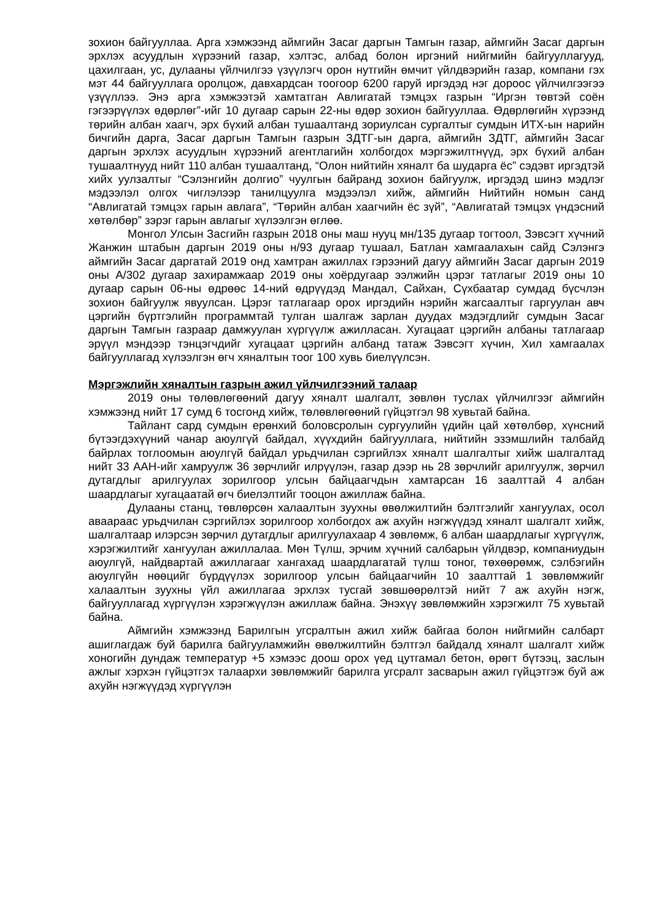зохион байгууллаа. Арга хэмжээнд аймгийн Засаг даргын Тамгын газар, аймгийн Засаг даргын эрхлэх асуудлын хүрээний газар, хэлтэс, албад болон иргэний нийгмийн байгууллагууд, цахилгаан, ус, дулааны үйлчилгээ үзүүлэгч орон нутгийн өмчит үйлдвэрийн газар, компани гэх мэт 44 байгууллага оролцож, давхардсан тоогоор 6200 гаруй иргэдэд нэг дороос үйлчилгээгээ үзүүллээ. Энэ арга хэмжээтэй хамтатган Авлигатай тэмцэх газрын “Иргэн төвтэй соён гэгээрүүлэх өдөрлөг”-ийг 10 дугаар сарын 22-ны өдөр зохион байгууллаа. Өдөрлөгийн хүрээнд төрийн албан хаагч, эрх бүхий албан тушаалтанд зориулсан сургалтыг сумдын ИТХ-ын нарийн бичгийн дарга, Засаг даргын Тамгын газрын ЗДТГ-ын дарга, аймгийн ЗДТГ, аймгийн Засаг даргын эрхлэх асуудлын хүрээний агентлагийн холбогдох мэргэжилтнүүд, эрх бүхий албан тушаалтнууд нийт 110 албан тушаалтанд, “Олон нийтийн хяналт ба шударга ёс” сэдэвт иргэдтэй хийх уулзалтыг “Сэлэнгийн долгио” чуулгын байранд зохион байгуулж, иргэдэд шинэ мэдлэг мэдээлэл олгох чиглэлээр танилцуулга мэдээлэл хийж, аймгийн Нийтийн номын санд “Авлигатай тэмцэх гарын авлага”, “Төрийн албан хаагчийн ёс зүй”, “Авлигатай тэмцэх үндэсний хөтөлбөр” зэрэг гарын авлагыг хүлээлгэн өглөө.
Монгол Улсын Засгийн газрын 2018 оны маш нууц мн/135 дугаар тогтоол, Зэвсэгт хүчний Жанжин штабын даргын 2019 оны н/93 дугаар тушаал, Батлан хамгаалахын сайд Сэлэнгэ аймгийн Засаг даргатай 2019 онд хамтран ажиллах гэрээний дагуу аймгийн Засаг даргын 2019 оны А/302 дугаар захирамжаар 2019 оны хоёрдугаар ээлжийн цэрэг татлагыг 2019 оны 10 дугаар сарын 06-ны өдрөөс 14-ний өдрүүдэд Мандал, Сайхан, Сүхбаатар сумдад бүсчлэн зохион байгуулж явуулсан. Цэрэг татлагаар орох иргэдийн нэрийн жагсаалтыг гаргуулан авч цэргийн бүртгэлийн программтай тулган шалгаж зарлан дуудах мэдэгдлийг сумдын Засаг даргын Тамгын газраар дамжуулан хүргүүлж ажилласан. Хугацаат цэргийн албаны татлагаар эрүүл мэндээр тэнцэгчдийг хугацаат цэргийн албанд татаж Зэвсэгт хүчин, Хил хамгаалах байгууллагад хүлээлгэн өгч хяналтын тоог 100 хувь биелүүлсэн.
Мэргэжлийн хяналтын газрын ажил үйлчилгээний талаар
2019 оны төлөвлөгөөний дагуу хяналт шалгалт, зөвлөн туслах үйлчилгээг аймгийн хэмжээнд нийт 17 сумд 6 тосгонд хийж, төлөвлөгөөний гүйцэтгэл 98 хувьтай байна.
Тайлант сард сумдын ерөнхий боловсролын сургуулийн үдийн цай хөтөлбөр, хүнсний бүтээгдэхүүний чанар аюулгүй байдал, хүүхдийн байгууллага, нийтийн эзэмшлийн талбайд байрлах тоглоомын аюулгүй байдал урьдчилан сэргийлэх хяналт шалгалтыг хийж шалгалтад нийт 33 ААН-ийг хамруулж 36 зөрчлийг илрүүлэн, газар дээр нь 28 зөрчлийг арилгуулж, зөрчил дутагдлыг арилгуулах зорилгоор улсын байцаагчдын хамтарсан 16 заалттай 4 албан шаардлагыг хугацаатай өгч биелэлтийг тооцон ажиллаж байна.
Дулааны станц, төвлөрсөн халаалтын зуухны өвөлжилтийн бэлтгэлийг хангуулах, осол аваараас урьдчилан сэргийлэх зорилгоор холбогдох аж ахуйн нэгжүүдэд хяналт шалгалт хийж, шалгалтаар илэрсэн зөрчил дутагдлыг арилгуулахаар 4 зөвлөмж, 6 албан шаардлагыг хүргүүлж, хэрэгжилтийг хангуулан ажиллалаа. Мөн Түлш, эрчим хүчний салбарын үйлдвэр, компаниудын аюулгүй, найдвартай ажиллагааг хангахад шаардлагатай түлш тоног, төхөөрөмж, сэлбэгийн аюулгүйн нөөцийг бүрдүүлэх зорилгоор улсын байцаагчийн 10 заалттай 1 зөвлөмжийг халаалтын зуухны үйл ажиллагаа эрхлэх тусгай зөвшөөрөлтэй нийт 7 аж ахуйн нэгж, байгууллагад хүргүүлэн хэрэгжүүлэн ажиллаж байна. Энэхүү зөвлөмжийн хэрэгжилт 75 хувьтай байна.
Аймгийн хэмжээнд Барилгын угсралтын ажил хийж байгаа болон нийгмийн салбарт ашиглагдаж буй барилга байгууламжийн өвөлжилтийн бэлтгэл байдалд хяналт шалгалт хийж хоногийн дундаж температур +5 хэмээс доош орох үед цутгамал бетон, өрөгт бүтээц, заслын ажлыг хэрхэн гүйцэтгэх талаархи зөвлөмжийг барилга угсралт засварын ажил гүйцэтгэж буй аж ахуйн нэгжүүдэд хүргүүлэн